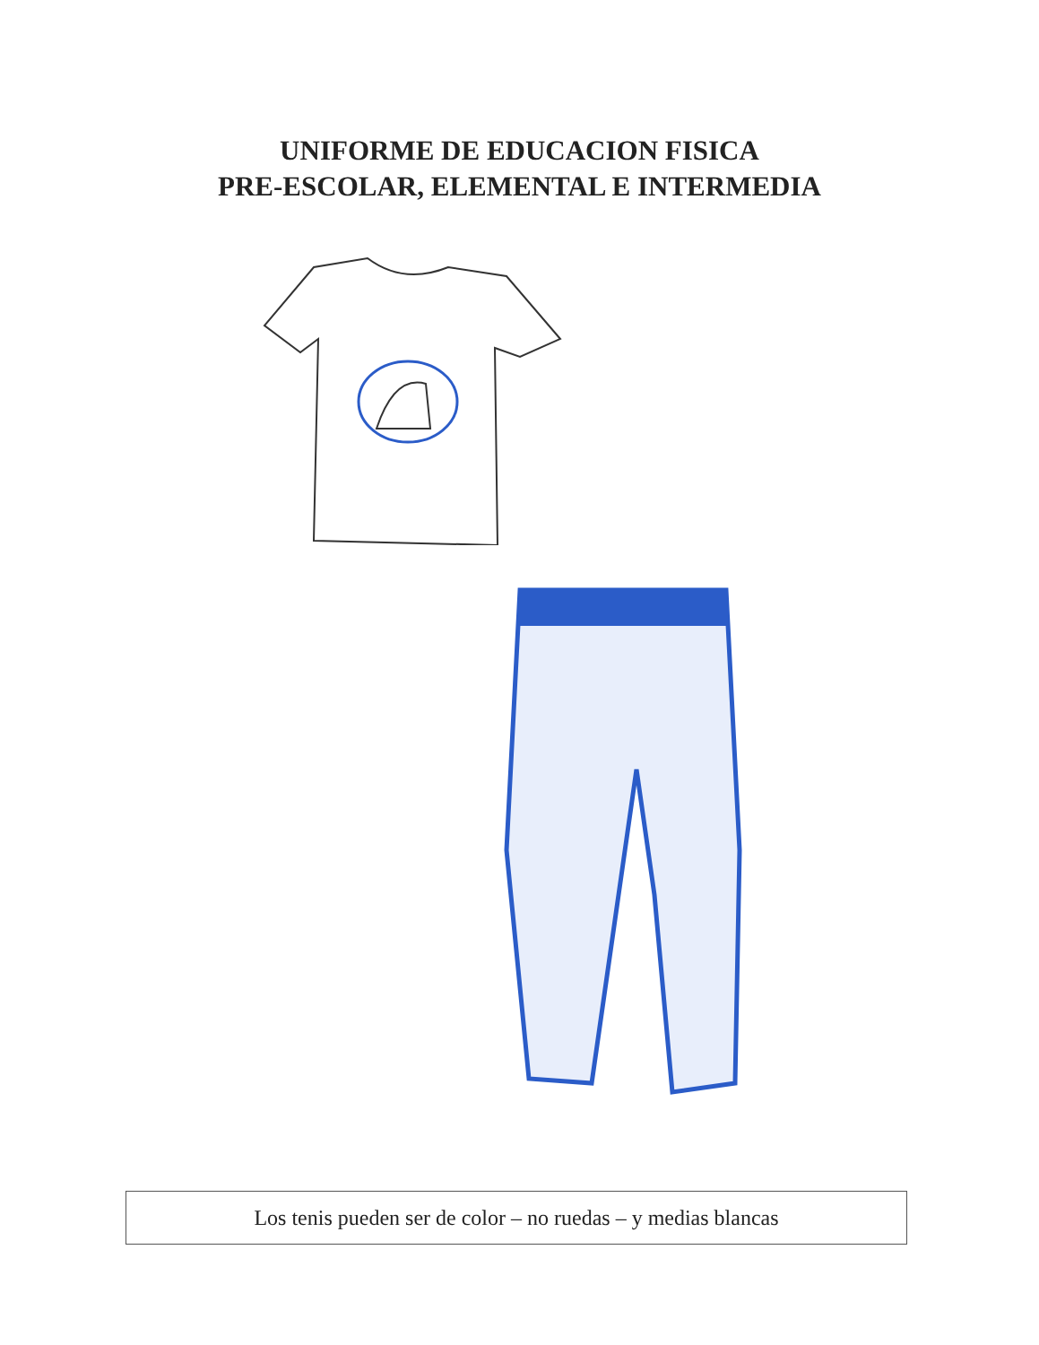UNIFORME DE EDUCACION FISICA
PRE-ESCOLAR, ELEMENTAL E INTERMEDIA
Los tenis pueden ser de color – no ruedas – y medias blancas